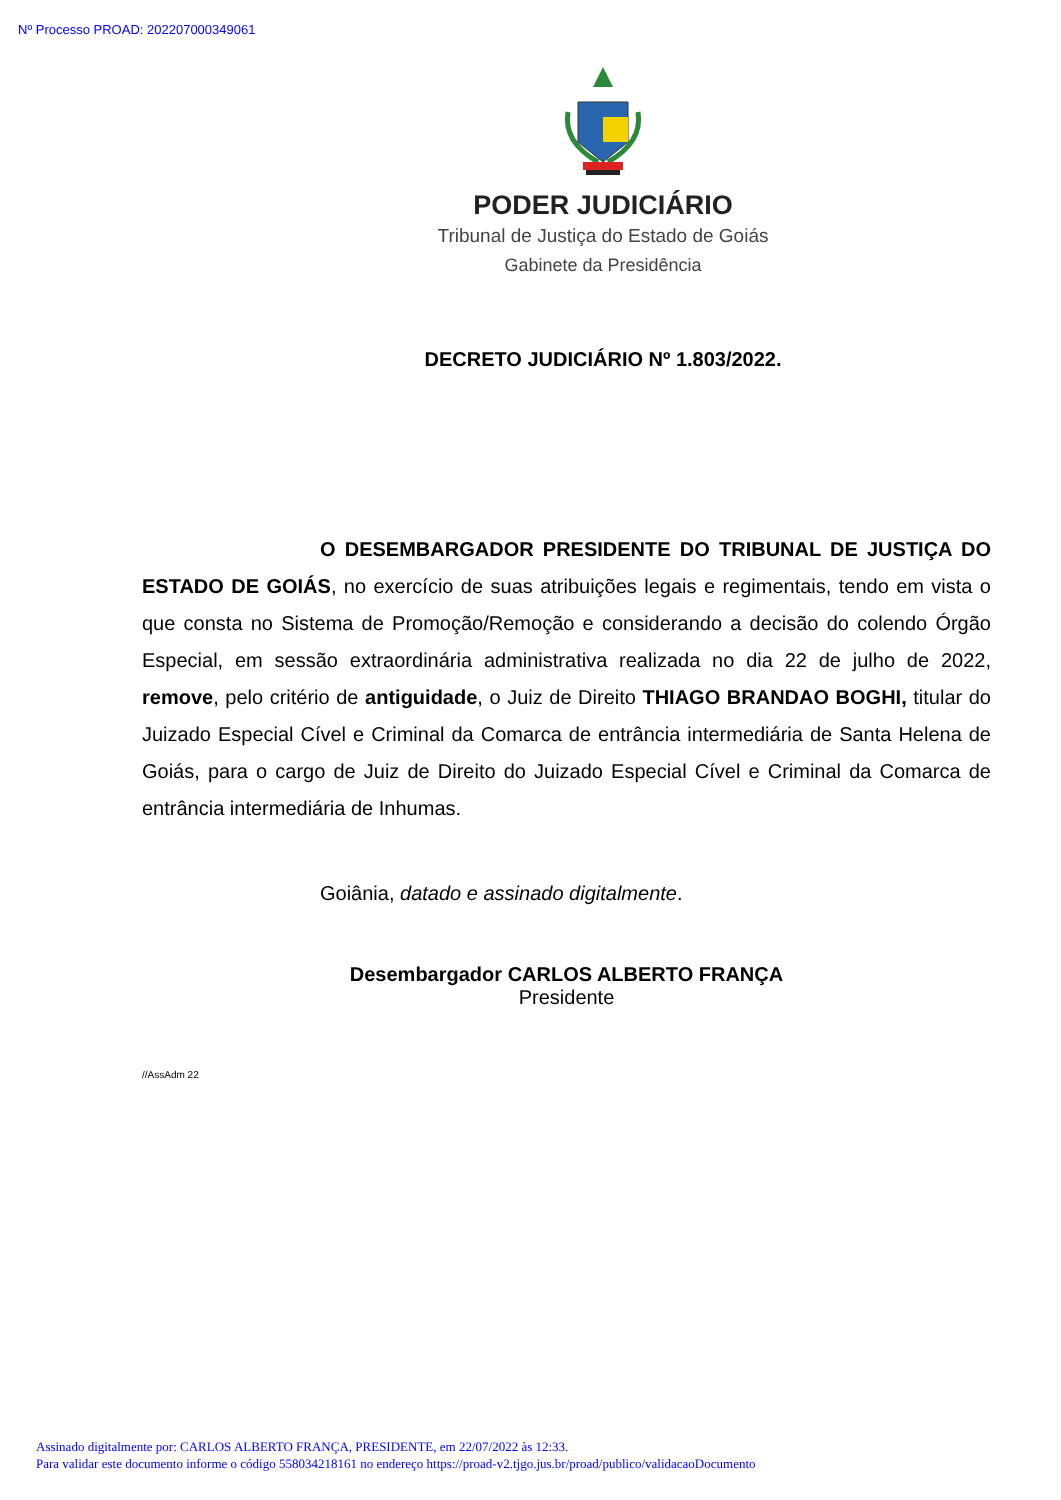Nº Processo PROAD: 202207000349061
PODER JUDICIÁRIO
Tribunal de Justiça do Estado de Goiás
Gabinete da Presidência
DECRETO JUDICIÁRIO Nº 1.803/2022.
O DESEMBARGADOR PRESIDENTE DO TRIBUNAL DE JUSTIÇA DO ESTADO DE GOIÁS, no exercício de suas atribuições legais e regimentais, tendo em vista o que consta no Sistema de Promoção/Remoção e considerando a decisão do colendo Órgão Especial, em sessão extraordinária administrativa realizada no dia 22 de julho de 2022, remove, pelo critério de antiguidade, o Juiz de Direito THIAGO BRANDAO BOGHI, titular do Juizado Especial Cível e Criminal da Comarca de entrância intermediária de Santa Helena de Goiás, para o cargo de Juiz de Direito do Juizado Especial Cível e Criminal da Comarca de entrância intermediária de Inhumas.
Goiânia, datado e assinado digitalmente.
Desembargador CARLOS ALBERTO FRANÇA
Presidente
//AssAdm 22
Assinado digitalmente por: CARLOS ALBERTO FRANÇA, PRESIDENTE, em 22/07/2022 às 12:33.
Para validar este documento informe o código 558034218161 no endereço https://proad-v2.tjgo.jus.br/proad/publico/validacaoDocumento